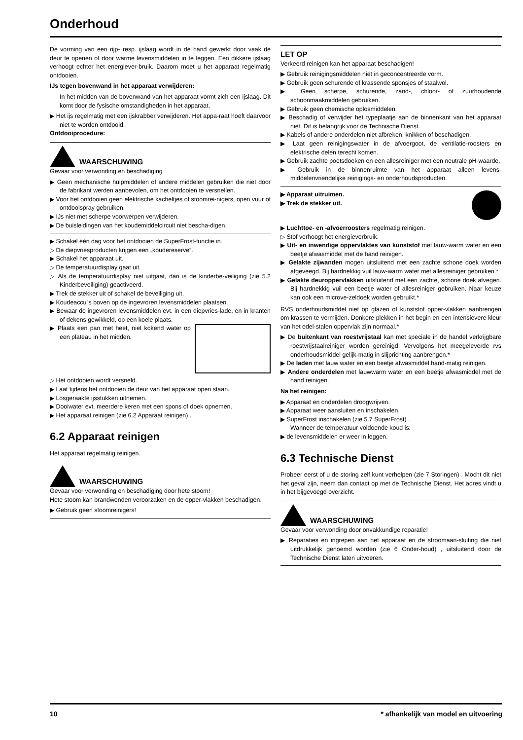Onderhoud
De vorming van een rijp- resp. ijslaag wordt in de hand gewerkt door vaak de deur te openen of door warme levensmiddelen in te leggen. Een dikkere ijslaag verhoogt echter het energiever-bruik. Daarom moet u het apparaat regelmatig ontdooien.
IJs tegen bovenwand in het apparaat verwijderen:
In het midden van de bovenwand van het apparaat vormt zich een ijslaag. Dit komt door de fysische omstandigheden in het apparaat.
▶ Het ijs regelmatig met een ijskrabber verwijderen. Het appa-raat hoeft daarvoor niet te worden ontdooid.
Ontdooiprocedure:
WAARSCHUWING
Gevaar voor verwonding en beschadiging
▶ Geen mechanische hulpmiddelen of andere middelen gebruiken die niet door de fabrikant werden aanbevolen, om het ontdooien te versnellen.
▶ Voor het ontdooien geen elektrische kacheltjes of stoomrei-nigers, open vuur of ontdooispray gebruiken.
▶ IJs niet met scherpe voorwerpen verwijderen.
▶ De buisleidingen van het koudemiddelcircuit niet bescha-digen.
▶ Schakel één dag voor het ontdooien de SuperFrost-functie in.
▷ De diepvriesproducten krijgen een „koudereserve”.
▶ Schakel het apparaat uit.
▷ De temperatuurdisplay gaat uit.
▷ Als de temperatuurdisplay niet uitgaat, dan is de kinderbe-veiliging (zie 5.2 Kinderbeveiliging) geactiveerd.
▶ Trek de stekker uit of schakel de beveiliging uit.
▶ Koudeaccu´s boven op de ingevroren levensmiddelen plaatsen.
▶ Bewaar de ingevroren levensmiddelen evt. in een diepvries-lade, en in kranten of dekens gewikkeld, op een koele plaats.
▶ Plaats een pan met heet, niet kokend water op een plateau in het midden.
▷ Het ontdooien wordt versneld.
▶ Laat tijdens het ontdooien de deur van het apparaat open staan.
▶ Losgeraakte ijsstukken uitnemen.
▶ Dooiwater evt. meerdere keren met een spons of doek opnemen.
▶ Het apparaat reinigen (zie 6.2 Apparaat reinigen) .
6.2 Apparaat reinigen
Het apparaat regelmatig reinigen.
WAARSCHUWING
Gevaar voor verwonding en beschadiging door hete stoom!
Hete stoom kan brandwonden veroorzaken en de opper-vlakken beschadigen.
▶ Gebruik geen stoomreinigers!
LET OP
Verkeerd reinigen kan het apparaat beschadigen!
▶ Gebruik reinigingsmiddelen niet in geconcentreerde vorm.
▶ Gebruik geen schurende of krassende sponsjes of staalwol.
▶ Geen scherpe, schurende, zand-, chloor- of zuurhoudende schoonmaakmiddelen gebruiken.
▶ Gebruik geen chemische oplosmiddelen.
▶ Beschadig of verwijder het typeplaatje aan de binnenkant van het apparaat niet. Dit is belangrijk voor de Technische Dienst.
▶ Kabels of andere onderdelen niet afbreken, knikken of beschadigen.
▶ Laat geen reinigingswater in de afvoergoot, de ventilatie-roosters en elektrische delen terecht komen.
▶ Gebruik zachte poetsdoeken en een allesreiniger met een neutrale pH-waarde.
▶ Gebruik in de binnenruimte van het apparaat alleen levens-middelenvriendelijke reinigings- en onderhoudsproducten.
▶ Apparaat uitruimen.
▶ Trek de stekker uit.
▶ Luchttoe- en -afvoerroosters regelmatig reinigen.
▷ Stof verhoogt het energieverbruik.
▶ Uit- en inwendige oppervlaktes van kunststof met lauw-warm water en een beetje afwasmiddel met de hand reinigen.
▶ Gelakte zijwanden mogen uitsluitend met een zachte schone doek worden afgeveegd. Bij hardnekkig vuil lauw-warm water met allesreiniger gebruiken.*
▶ Gelakte deuroppervlakken uitsluitend met een zachte, schone doek afvegen. Bij hardnekkig vuil een beetje water of allesreiniger gebruiken. Naar keuze kan ook een microve-zeldoek worden gebruikt.*
RVS onderhoudsmiddel niet op glazen of kunststof opper-vlakken aanbrengen om krassen te vermijden. Donkere plekken in het begin en een intensievere kleur van het edel-stalen oppervlak zijn normaal.*
▶ De buitenkant van roestvrijstaal kan met speciale in de handel verkrijgbare roestvrijstaalreiniger worden gereinigd. Vervolgens het meegeleverde rvs onderhoudsmiddel gelijk-matig in slijprichting aanbrengen.*
▶ De laden met lauw water en een beetje afwasmiddel hand-matig reinigen.
▶ Andere onderdelen met lauwwarm water en een beetje afwasmiddel met de hand reinigen.
Na het reinigen:
▶ Apparaat en onderdelen droogwrijven.
▶ Apparaat weer aansluiten en inschakelen.
▶ SuperFrost inschakelen (zie 5.7 SuperFrost) .
Wanneer de temperatuur voldoende koud is:
▶ de levensmiddelen er weer in leggen.
6.3 Technische Dienst
Probeer eerst of u de storing zelf kunt verhelpen (zie 7 Storingen) . Mocht dit niet het geval zijn, neem dan contact op met de Technische Dienst. Het adres vindt u in het bijgevoegd overzicht.
WAARSCHUWING
Gevaar voor verwonding door onvakkundige reparatie!
▶ Reparaties en ingrepen aan het apparaat en de stroomaan-sluiting die niet uitdrukkelijk genoemd worden (zie 6 Onder-houd) , uitsluitend door de Technische Dienst laten uitvoeren.
10 * afhankelijk van model en uitvoering